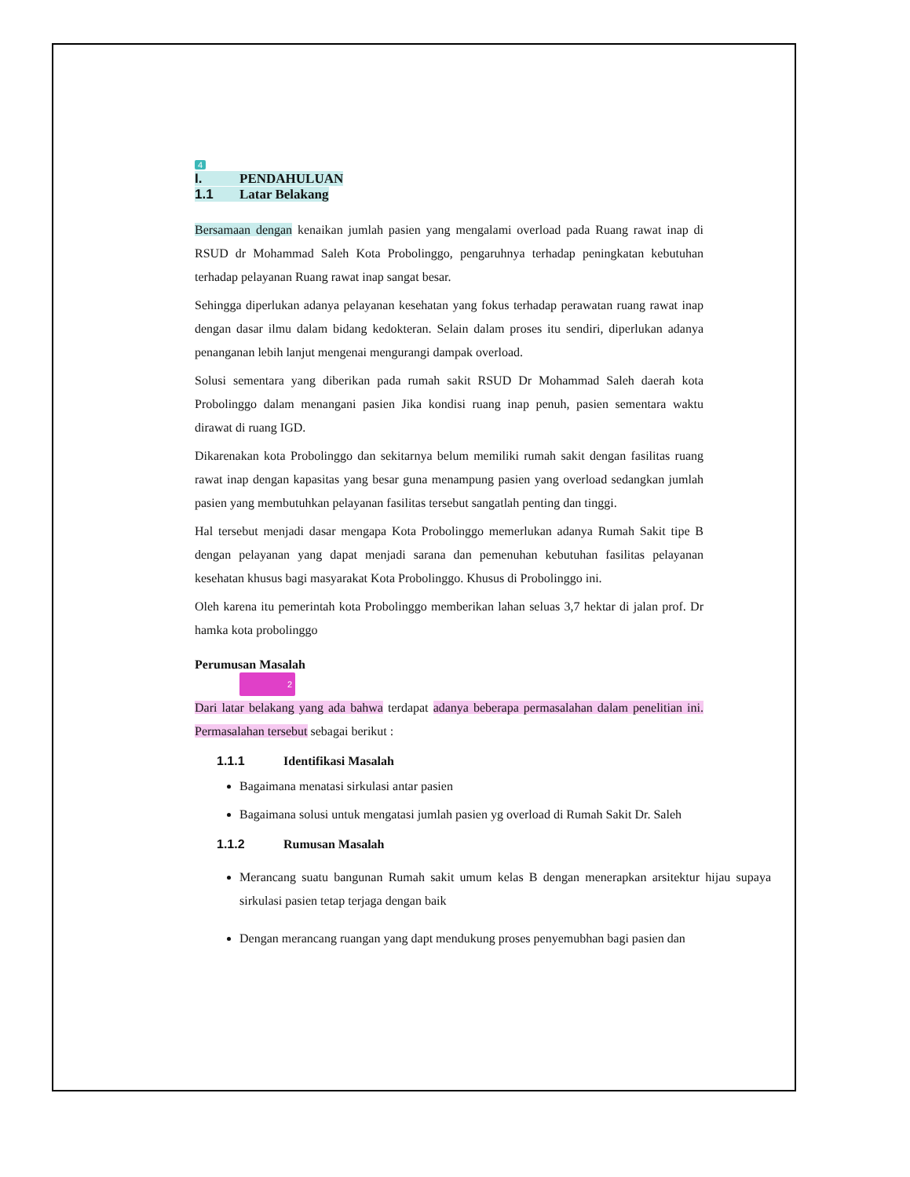4
I. PENDAHULUAN
1.1 Latar Belakang
Bersamaan dengan kenaikan jumlah pasien yang mengalami overload pada Ruang rawat inap di RSUD dr Mohammad Saleh Kota Probolinggo, pengaruhnya terhadap peningkatan kebutuhan terhadap pelayanan Ruang rawat inap sangat besar.
Sehingga diperlukan adanya pelayanan kesehatan yang fokus terhadap perawatan ruang rawat inap dengan dasar ilmu dalam bidang kedokteran. Selain dalam proses itu sendiri, diperlukan adanya penanganan lebih lanjut mengenai mengurangi dampak overload.
Solusi sementara yang diberikan pada rumah sakit RSUD Dr Mohammad Saleh daerah kota Probolinggo dalam menangani pasien Jika kondisi ruang inap penuh, pasien sementara waktu dirawat di ruang IGD.
Dikarenakan kota Probolinggo dan sekitarnya belum memiliki rumah sakit dengan fasilitas ruang rawat inap dengan kapasitas yang besar guna menampung pasien yang overload sedangkan jumlah pasien yang membutuhkan pelayanan fasilitas tersebut sangatlah penting dan tinggi.
Hal tersebut menjadi dasar mengapa Kota Probolinggo memerlukan adanya Rumah Sakit tipe B dengan pelayanan yang dapat menjadi sarana dan pemenuhan kebutuhan fasilitas pelayanan kesehatan khusus bagi masyarakat Kota Probolinggo. Khusus di Probolinggo ini.
Oleh karena itu pemerintah kota Probolinggo memberikan lahan seluas 3,7 hektar di jalan prof. Dr hamka kota probolinggo
Perumusan Masalah
2
Dari latar belakang yang ada bahwa terdapat adanya beberapa permasalahan dalam penelitian ini. Permasalahan tersebut sebagai berikut :
1.1.1 Identifikasi Masalah
Bagaimana menatasi sirkulasi antar pasien
Bagaimana solusi untuk mengatasi jumlah pasien yg overload di Rumah Sakit Dr. Saleh
1.1.2 Rumusan Masalah
Merancang suatu bangunan Rumah sakit umum kelas B dengan menerapkan arsitektur hijau supaya sirkulasi pasien tetap terjaga dengan baik
Dengan merancang ruangan yang dapt mendukung proses penyemubhan bagi pasien dan